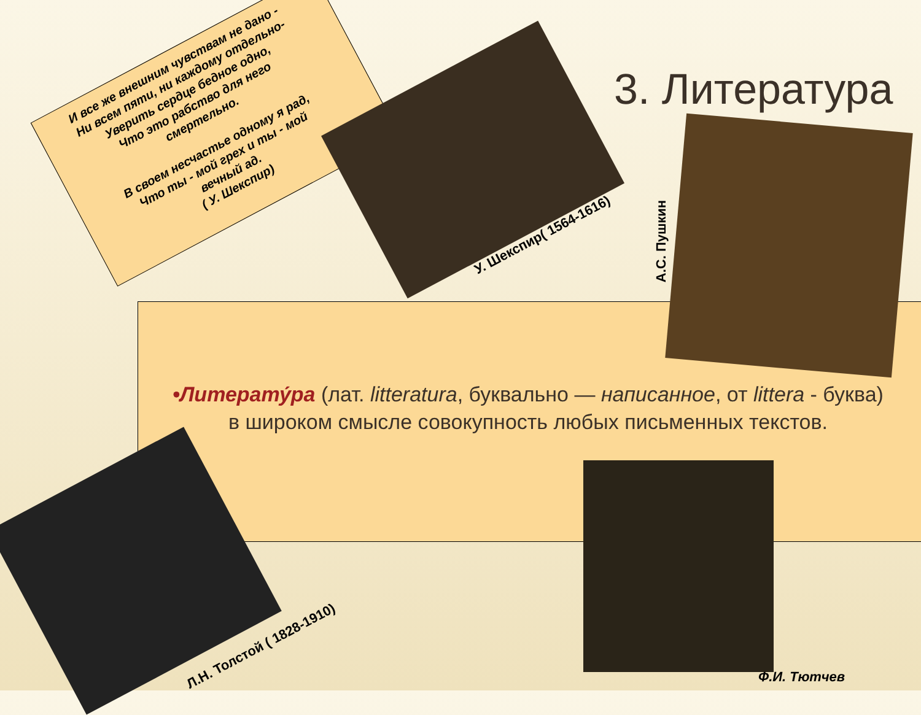И все же внешним чувствам не дано -
Ни всем пяти, ни каждому отдельно-
Уверить сердце бедное одно,
Что это рабство для него
смертельно.
В своем несчастье одному я рад,
Что ты - мой грех и ты - мой
вечный ад.
( У. Шекспир)
3. Литература
У. Шекспир( 1564-1616) А.С. Пушкин
•Литерату́ра (лат. litteratura, буквально — написанное, от littera - буква)
в широком смысле совокупность любых письменных текстов.
Л.Н. Толстой ( 1828-1910)
Ф.И. Тютчев